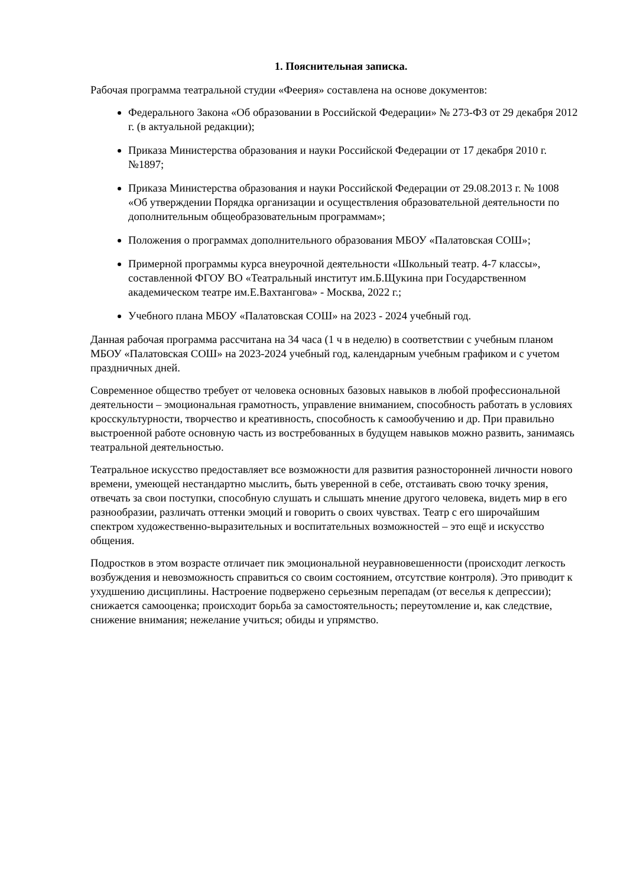1. Пояснительная записка.
Рабочая программа театральной студии «Феерия» составлена на основе документов:
Федерального Закона «Об образовании в Российской Федерации» № 273-ФЗ от 29 декабря 2012 г. (в актуальной редакции);
Приказа Министерства образования и науки Российской Федерации от 17 декабря 2010 г. №1897;
Приказа Министерства образования и науки Российской Федерации от 29.08.2013 г. № 1008 «Об утверждении Порядка организации и осуществления образовательной деятельности по дополнительным общеобразовательным программам»;
Положения о программах дополнительного образования МБОУ «Палатовская СОШ»;
Примерной программы курса внеурочной деятельности «Школьный театр. 4-7 классы», составленной ФГОУ ВО «Театральный институт им.Б.Щукина при Государственном академическом театре им.Е.Вахтангова» - Москва, 2022 г.;
Учебного плана МБОУ «Палатовская СОШ» на 2023 - 2024 учебный год.
Данная рабочая программа рассчитана на 34 часа (1 ч в неделю) в соответствии с учебным планом МБОУ «Палатовская СОШ» на 2023-2024 учебный год, календарным учебным графиком и с учетом праздничных дней.
Современное общество требует от человека основных базовых навыков в любой профессиональной деятельности – эмоциональная грамотность, управление вниманием, способность работать в условиях кросскультурности, творчество и креативность, способность к самообучению и др. При правильно выстроенной работе основную часть из востребованных в будущем навыков можно развить, занимаясь театральной деятельностью.
Театральное искусство предоставляет все возможности для развития разносторонней личности нового времени, умеющей нестандартно мыслить, быть уверенной в себе, отстаивать свою точку зрения, отвечать за свои поступки, способную слушать и слышать мнение другого человека, видеть мир в его разнообразии, различать оттенки эмоций и говорить о своих чувствах. Театр с его широчайшим спектром художественно-выразительных и воспитательных возможностей – это ещё и искусство общения.
Подростков в этом возрасте отличает пик эмоциональной неуравновешенности (происходит легкость возбуждения и невозможность справиться со своим состоянием, отсутствие контроля). Это приводит к ухудшению дисциплины. Настроение подвержено серьезным перепадам (от веселья к депрессии); снижается самооценка; происходит борьба за самостоятельность; переутомление и, как следствие, снижение внимания; нежелание учиться; обиды и упрямство.